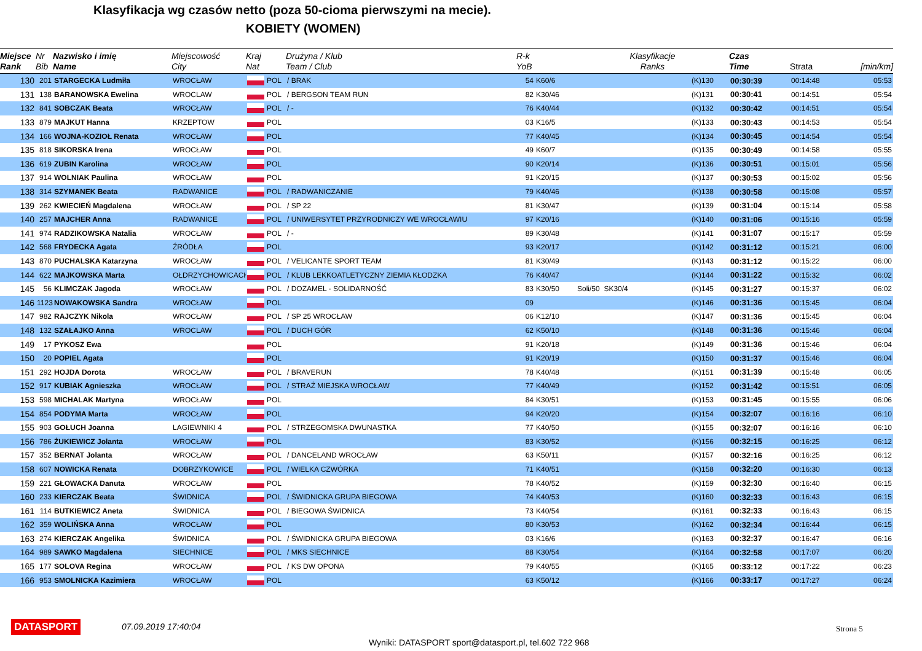Klasyfikacja wg czasów netto (poza 50-cioma pierwszymi na mecie).
KOBIETY (WOMEN)
| Miejsce Rank | Nr Bib | Nazwisko i imię Name | Miejscowość City | Kraj Nat | | Drużyna / Klub Team / Club | R-k YoB | | Klasyfikacje Ranks | | Czas Time | Strata | [min/km] |
| --- | --- | --- | --- | --- | --- | --- | --- | --- | --- | --- | --- | --- | --- |
| 130 | 201 | STARGECKA Ludmiła | WROCŁAW | | POL | / BRAK | 54 | K60/6 | | (K)130 | 00:30:39 | 00:14:48 | 05:53 |
| 131 | 138 | BARANOWSKA Ewelina | WROCLAW | | POL | / BERGSON TEAM RUN | 82 | K30/46 | | (K)131 | 00:30:41 | 00:14:51 | 05:54 |
| 132 | 841 | SOBCZAK Beata | WROCŁAW | | POL | / - | 76 | K40/44 | | (K)132 | 00:30:42 | 00:14:51 | 05:54 |
| 133 | 879 | MAJKUT Hanna | KRZEPTOW | | POL | | 03 | K16/5 | | (K)133 | 00:30:43 | 00:14:53 | 05:54 |
| 134 | 166 | WOJNA-KOZIOŁ Renata | WROCŁAW | | POL | | 77 | K40/45 | | (K)134 | 00:30:45 | 00:14:54 | 05:54 |
| 135 | 818 | SIKORSKA Irena | WROCŁAW | | POL | | 49 | K60/7 | | (K)135 | 00:30:49 | 00:14:58 | 05:55 |
| 136 | 619 | ZUBIN Karolina | WROCŁAW | | POL | | 90 | K20/14 | | (K)136 | 00:30:51 | 00:15:01 | 05:56 |
| 137 | 914 | WOLNIAK Paulina | WROCŁAW | | POL | | 91 | K20/15 | | (K)137 | 00:30:53 | 00:15:02 | 05:56 |
| 138 | 314 | SZYMANEK Beata | RADWANICE | | POL | / RADWANICZANIE | 79 | K40/46 | | (K)138 | 00:30:58 | 00:15:08 | 05:57 |
| 139 | 262 | KWIECIEŃ Magdalena | WROCŁAW | | POL | / SP 22 | 81 | K30/47 | | (K)139 | 00:31:04 | 00:15:14 | 05:58 |
| 140 | 257 | MAJCHER Anna | RADWANICE | | POL | / UNIWERSYTET PRZYRODNICZY WE WROCŁAWIU | 97 | K20/16 | | (K)140 | 00:31:06 | 00:15:16 | 05:59 |
| 141 | 974 | RADZIKOWSKA Natalia | WROCŁAW | | POL | / - | 89 | K30/48 | | (K)141 | 00:31:07 | 00:15:17 | 05:59 |
| 142 | 568 | FRYDECKA Agata | ŹRÓDŁA | | POL | | 93 | K20/17 | | (K)142 | 00:31:12 | 00:15:21 | 06:00 |
| 143 | 870 | PUCHALSKA Katarzyna | WROCŁAW | | POL | / VELICANTE SPORT TEAM | 81 | K30/49 | | (K)143 | 00:31:12 | 00:15:22 | 06:00 |
| 144 | 622 | MAJKOWSKA Marta | OŁDRZYCHOWICACH | | POL | / KLUB LEKKOATLETYCZNY ZIEMIA KŁODZKA | 76 | K40/47 | | (K)144 | 00:31:22 | 00:15:32 | 06:02 |
| 145 | 56 | KLIMCZAK Jagoda | WROCŁAW | | POL | / DOZAMEL - SOLIDARNOŚĆ | 83 | K30/50 | Soli/50 SK30/4 | (K)145 | 00:31:27 | 00:15:37 | 06:02 |
| 146 | 1123 | NOWAKOWSKA Sandra | WROCŁAW | | POL | | 09 | | | (K)146 | 00:31:36 | 00:15:45 | 06:04 |
| 147 | 982 | RAJCZYK Nikola | WROCŁAW | | POL | / SP 25 WROCŁAW | 06 | K12/10 | | (K)147 | 00:31:36 | 00:15:45 | 06:04 |
| 148 | 132 | SZAŁAJKO Anna | WROCLAW | | POL | / DUCH GÓR | 62 | K50/10 | | (K)148 | 00:31:36 | 00:15:46 | 06:04 |
| 149 | 17 | PYKOSZ Ewa | | | POL | | 91 | K20/18 | | (K)149 | 00:31:36 | 00:15:46 | 06:04 |
| 150 | 20 | POPIEL Agata | | | POL | | 91 | K20/19 | | (K)150 | 00:31:37 | 00:15:46 | 06:04 |
| 151 | 292 | HOJDA Dorota | WROCŁAW | | POL | / BRAVERUN | 78 | K40/48 | | (K)151 | 00:31:39 | 00:15:48 | 06:05 |
| 152 | 917 | KUBIAK Agnieszka | WROCŁAW | | POL | / STRAŻ MIEJSKA WROCŁAW | 77 | K40/49 | | (K)152 | 00:31:42 | 00:15:51 | 06:05 |
| 153 | 598 | MICHALAK Martyna | WROCŁAW | | POL | | 84 | K30/51 | | (K)153 | 00:31:45 | 00:15:55 | 06:06 |
| 154 | 854 | PODYMA Marta | WROCŁAW | | POL | | 94 | K20/20 | | (K)154 | 00:32:07 | 00:16:16 | 06:10 |
| 155 | 903 | GOŁUCH Joanna | LAGIEWNIKI 4 | | POL | / STRZEGOMSKA DWUNASTKA | 77 | K40/50 | | (K)155 | 00:32:07 | 00:16:16 | 06:10 |
| 156 | 786 | ŻUKIEWICZ Jolanta | WROCŁAW | | POL | | 83 | K30/52 | | (K)156 | 00:32:15 | 00:16:25 | 06:12 |
| 157 | 352 | BERNAT Jolanta | WROCŁAW | | POL | / DANCELAND WROCŁAW | 63 | K50/11 | | (K)157 | 00:32:16 | 00:16:25 | 06:12 |
| 158 | 607 | NOWICKA Renata | DOBRZYKOWICE | | POL | / WIELKA CZWÓRKA | 71 | K40/51 | | (K)158 | 00:32:20 | 00:16:30 | 06:13 |
| 159 | 221 | GŁOWACKA Danuta | WROCŁAW | | POL | | 78 | K40/52 | | (K)159 | 00:32:30 | 00:16:40 | 06:15 |
| 160 | 233 | KIERCZAK Beata | ŚWIDNICA | | POL | / ŚWIDNICKA GRUPA BIEGOWA | 74 | K40/53 | | (K)160 | 00:32:33 | 00:16:43 | 06:15 |
| 161 | 114 | BUTKIEWICZ Aneta | ŚWIDNICA | | POL | / BIEGOWA ŚWIDNICA | 73 | K40/54 | | (K)161 | 00:32:33 | 00:16:43 | 06:15 |
| 162 | 359 | WOLIŃSKA Anna | WROCŁAW | | POL | | 80 | K30/53 | | (K)162 | 00:32:34 | 00:16:44 | 06:15 |
| 163 | 274 | KIERCZAK Angelika | ŚWIDNICA | | POL | / ŚWIDNICKA GRUPA BIEGOWA | 03 | K16/6 | | (K)163 | 00:32:37 | 00:16:47 | 06:16 |
| 164 | 989 | SAWKO Magdalena | SIECHNICE | | POL | / MKS SIECHNICE | 88 | K30/54 | | (K)164 | 00:32:58 | 00:17:07 | 06:20 |
| 165 | 177 | SOLOVA Regina | WROCŁAW | | POL | / KS DW OPONA | 79 | K40/55 | | (K)165 | 00:33:12 | 00:17:22 | 06:23 |
| 166 | 953 | SMOLNICKA Kazimiera | WROCŁAW | | POL | | 63 | K50/12 | | (K)166 | 00:33:17 | 00:17:27 | 06:24 |
DATASPORT 07.09.2019 17:40:04 Strona 5
Wyniki: DATASPORT sport@datasport.pl, tel.602 722 968